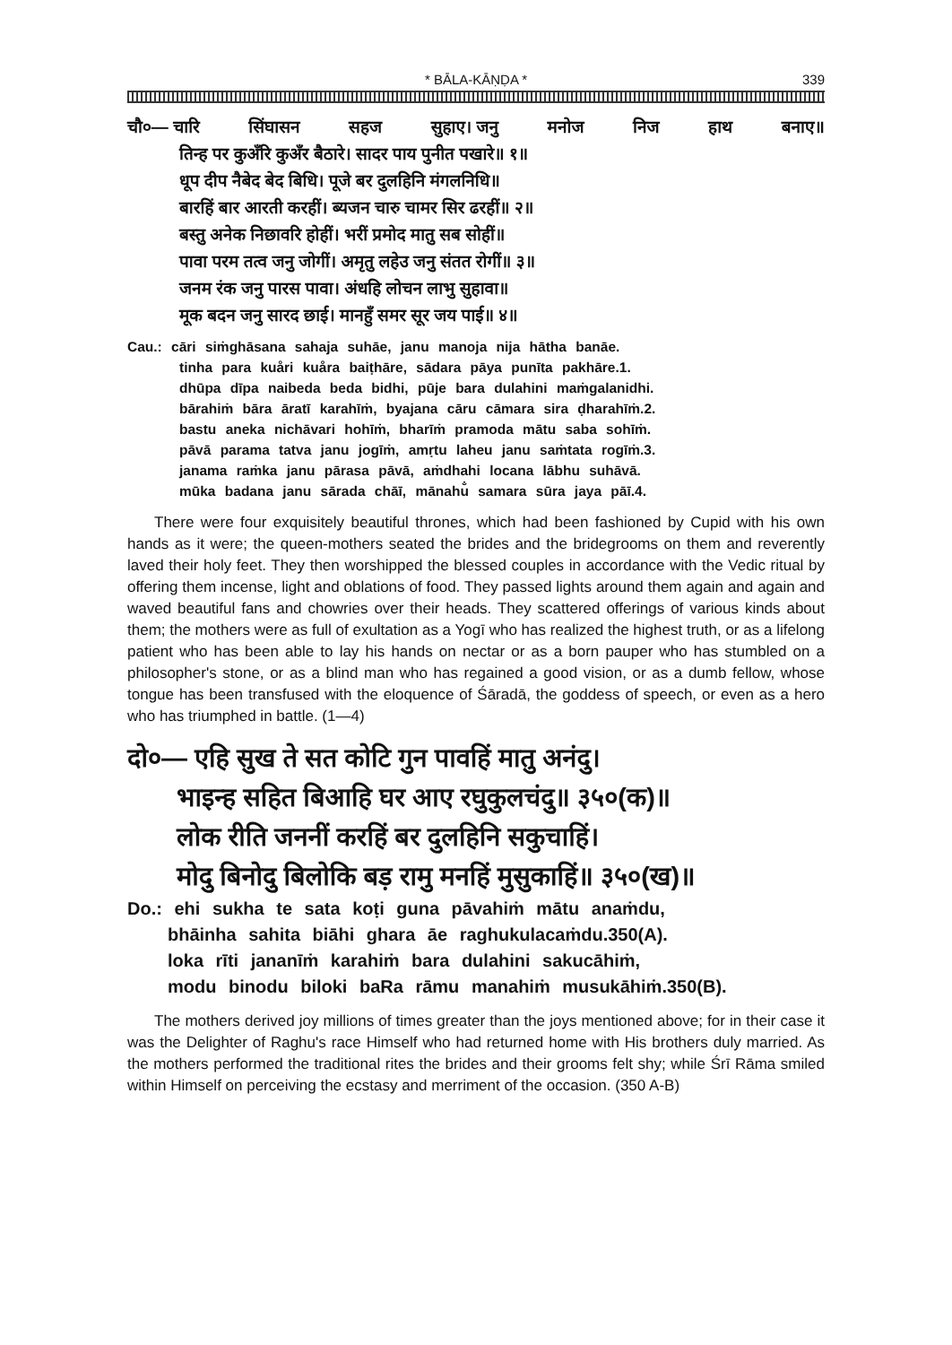* BĀLA-KĀṆḌA * 339
चौ०— चारि सिंघासन सहज सुहाए। जनु मनोज निज हाथ बनाए॥
तिन्ह पर कुअँरि कुअँर बैठारे। सादर पाय पुनीत पखारे॥ १॥
धूप दीप नैबेद बेद बिधि। पूजे बर दुलहिनि मंगलनिधि॥
बारहिं बार आरती करहीं। ब्यजन चारु चामर सिर ढरहीं॥ २॥
बस्तु अनेक निछावरि होहीं। भरीं प्रमोद मातु सब सोहीं॥
पावा परम तत्व जनु जोगीं। अमृतु लहेउ जनु संतत रोगीं॥ ३॥
जनम रंक जनु पारस पावा। अंधहि लोचन लाभु सुहावा॥
मूक बदन जनु सारद छाई। मानहुँ समर सूर जय पाई॥ ४॥
Cau.: cāri siṁghāsana sahaja suhāe, janu manoja nija hātha banāe.
tinha para kuåri kuåra baiṭhāre, sādara pāya punīta pakhāre.1.
dhūpa dīpa naibeda beda bidhi, pūje bara dulahini maṁgalanidhi.
bārahiṁ bāra āratī karahīṁ, byajana cāru cāmara sira ḍharahīṁ.2.
bastu aneka nichāvari hohīṁ, bharīṁ pramoda mātu saba sohīṁ.
pāvā parama tatva janu jogīṁ, amṛtu laheu janu saṁtata rogīṁ.3.
janama raṁka janu pārasa pāvā, aṁdhahi locana lābhu suhāvā.
mūka badana janu sārada chāī, mānahu̐ samara sūra jaya pāī.4.
There were four exquisitely beautiful thrones, which had been fashioned by Cupid with his own hands as it were; the queen-mothers seated the brides and the bridegrooms on them and reverently laved their holy feet. They then worshipped the blessed couples in accordance with the Vedic ritual by offering them incense, light and oblations of food. They passed lights around them again and again and waved beautiful fans and chowries over their heads. They scattered offerings of various kinds about them; the mothers were as full of exultation as a Yogī who has realized the highest truth, or as a lifelong patient who has been able to lay his hands on nectar or as a born pauper who has stumbled on a philosopher's stone, or as a blind man who has regained a good vision, or as a dumb fellow, whose tongue has been transfused with the eloquence of Śāradā, the goddess of speech, or even as a hero who has triumphed in battle. (1—4)
दो०— एहि सुख ते सत कोटि गुन पावहिं मातु अनंदु।
भाइन्ह सहित बिआहि घर आए रघुकुलचंदु॥ ३५०(क)॥
लोक रीति जननीं करहिं बर दुलहिनि सकुचाहिं।
मोदु बिनोदु बिलोकि बड़ रामु मनहिं मुसुकाहिं॥ ३५०(ख)॥
Do.: ehi sukha te sata koṭi guna pāvahiṁ mātu anaṁdu,
bhāinha sahita biāhi ghara āe raghukulacaṁdu.350(A).
loka rīti jananīṁ karahiṁ bara dulahini sakucāhiṁ,
modu binodu biloki baRa rāmu manahiṁ musukāhiṁ.350(B).
The mothers derived joy millions of times greater than the joys mentioned above; for in their case it was the Delighter of Raghu's race Himself who had returned home with His brothers duly married. As the mothers performed the traditional rites the brides and their grooms felt shy; while Śrī Rāma smiled within Himself on perceiving the ecstasy and merriment of the occasion. (350 A-B)